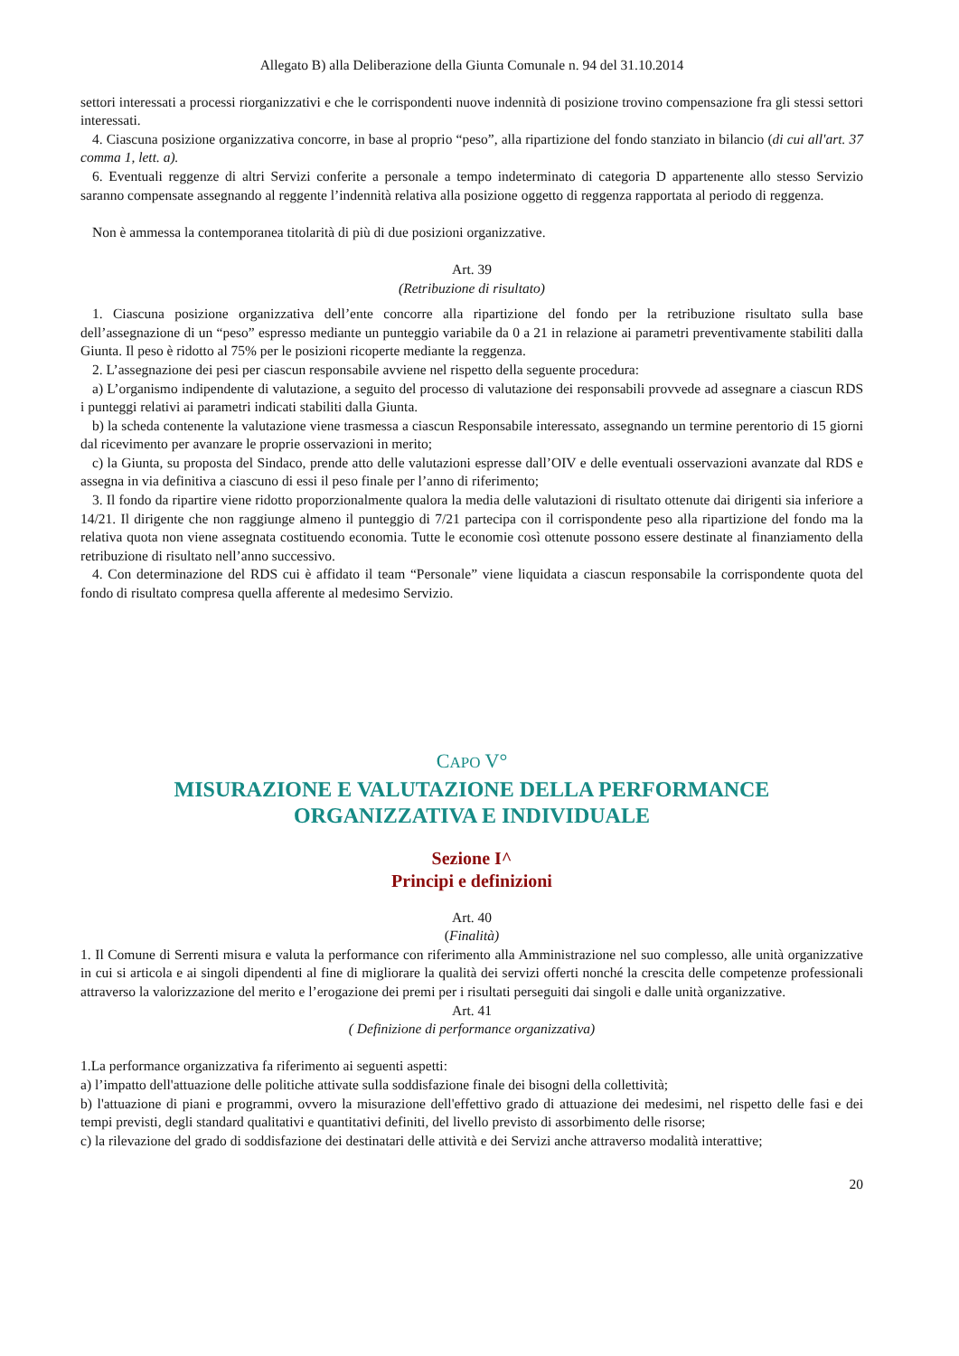Allegato B) alla Deliberazione della Giunta Comunale n. 94 del 31.10.2014
settori interessati a processi riorganizzativi e che le corrispondenti nuove indennità di posizione trovino compensazione fra gli stessi settori interessati.
4. Ciascuna posizione organizzativa concorre, in base al proprio “peso”, alla ripartizione del fondo stanziato in bilancio (di cui all'art. 37 comma 1, lett. a).
6. Eventuali reggenze di altri Servizi conferite a personale a tempo indeterminato di categoria D appartenente allo stesso Servizio saranno compensate assegnando al reggente l’indennità relativa alla posizione oggetto di reggenza rapportata al periodo di reggenza.
Non è ammessa la contemporanea titolarità di più di due posizioni organizzative.
Art. 39
(Retribuzione di risultato)
1. Ciascuna posizione organizzativa dell’ente concorre alla ripartizione del fondo per la retribuzione risultato sulla base dell’assegnazione di un “peso” espresso mediante un punteggio variabile da 0 a 21 in relazione ai parametri preventivamente stabiliti dalla Giunta. Il peso è ridotto al 75% per le posizioni ricoperte mediante la reggenza.
2. L’assegnazione dei pesi per ciascun responsabile avviene nel rispetto della seguente procedura:
a) L’organismo indipendente di valutazione, a seguito del processo di valutazione dei responsabili provvede ad assegnare a ciascun RDS i punteggi relativi ai parametri indicati stabiliti dalla Giunta.
b) la scheda contenente la valutazione viene trasmessa a ciascun Responsabile interessato, assegnando un termine perentorio di 15 giorni dal ricevimento per avanzare le proprie osservazioni in merito;
c) la Giunta, su proposta del Sindaco, prende atto delle valutazioni espresse dall’OIV e delle eventuali osservazioni avanzate dal RDS e assegna in via definitiva a ciascuno di essi il peso finale per l’anno di riferimento;
3. Il fondo da ripartire viene ridotto proporzionalmente qualora la media delle valutazioni di risultato ottenute dai dirigenti sia inferiore a 14/21. Il dirigente che non raggiunge almeno il punteggio di 7/21 partecipa con il corrispondente peso alla ripartizione del fondo ma la relativa quota non viene assegnata costituendo economia. Tutte le economie così ottenute possono essere destinate al finanziamento della retribuzione di risultato nell’anno successivo.
4. Con determinazione del RDS cui è affidato il team “Personale” viene liquidata a ciascun responsabile la corrispondente quota del fondo di risultato compresa quella afferente al medesimo Servizio.
CAPO V°
MISURAZIONE E VALUTAZIONE DELLA PERFORMANCE
ORGANIZZATIVA E INDIVIDUALE
Sezione I^
Principi e definizioni
Art. 40
(Finalità)
1. Il Comune di Serrenti misura e valuta la performance con riferimento alla Amministrazione nel suo complesso, alle unità organizzative in cui si articola e ai singoli dipendenti al fine di migliorare la qualità dei servizi offerti nonché la crescita delle competenze professionali attraverso la valorizzazione del merito e l’erogazione dei premi per i risultati perseguiti dai singoli e dalle unità organizzative.
Art. 41
( Definizione di performance organizzativa)
1.La performance organizzativa fa riferimento ai seguenti aspetti:
a) l’impatto dell'attuazione delle politiche attivate sulla soddisfazione finale dei bisogni della collettività;
b) l'attuazione di piani e programmi, ovvero la misurazione dell'effettivo grado di attuazione dei medesimi, nel rispetto delle fasi e dei tempi previsti, degli standard qualitativi e quantitativi definiti, del livello previsto di assorbimento delle risorse;
c) la rilevazione del grado di soddisfazione dei destinatari delle attività e dei Servizi anche attraverso modalità interattive;
20